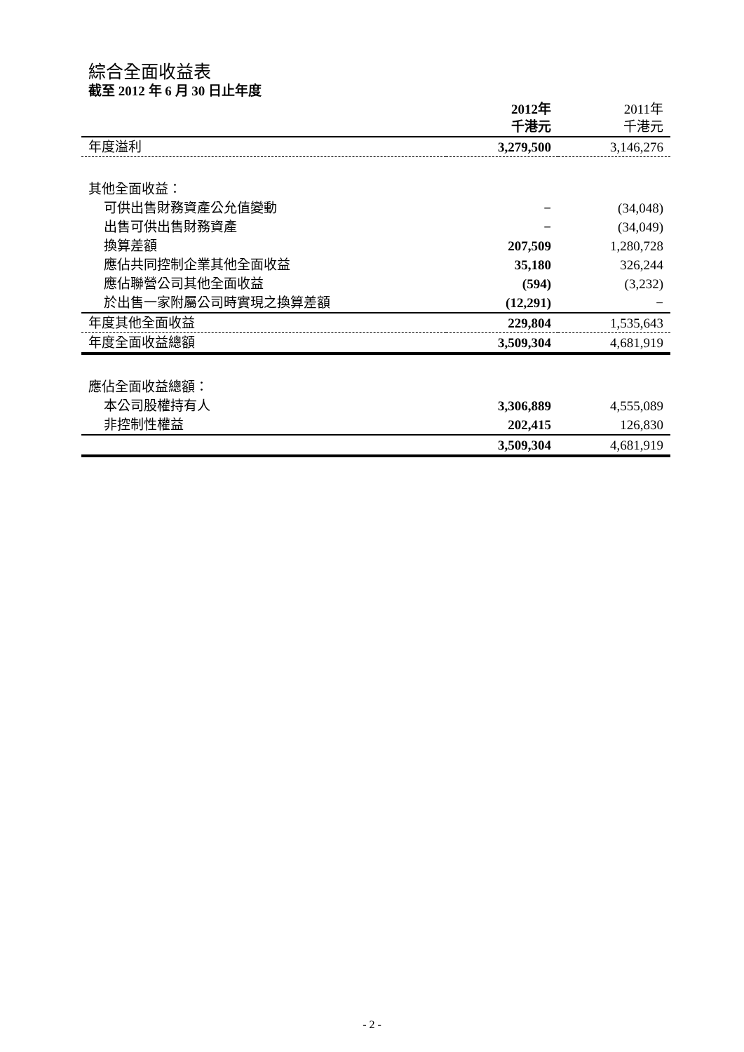綜合全面收益表
截至 2012 年 6 月 30 日止年度
| | 2012年 千港元 | 2011年 千港元 |
| --- | --- | --- |
| 年度溢利 | 3,279,500 | 3,146,276 |
| 其他全面收益： | | |
| 可供出售財務資產公允值變動 | − | (34,048) |
| 出售可供出售財務資產 | − | (34,049) |
| 換算差額 | 207,509 | 1,280,728 |
| 應佔共同控制企業其他全面收益 | 35,180 | 326,244 |
| 應佔聯營公司其他全面收益 | (594) | (3,232) |
| 於出售一家附屬公司時實現之換算差額 | (12,291) | − |
| 年度其他全面收益 | 229,804 | 1,535,643 |
| 年度全面收益總額 | 3,509,304 | 4,681,919 |
| 應佔全面收益總額： | | |
| 本公司股權持有人 | 3,306,889 | 4,555,089 |
| 非控制性權益 | 202,415 | 126,830 |
| | 3,509,304 | 4,681,919 |
- 2 -